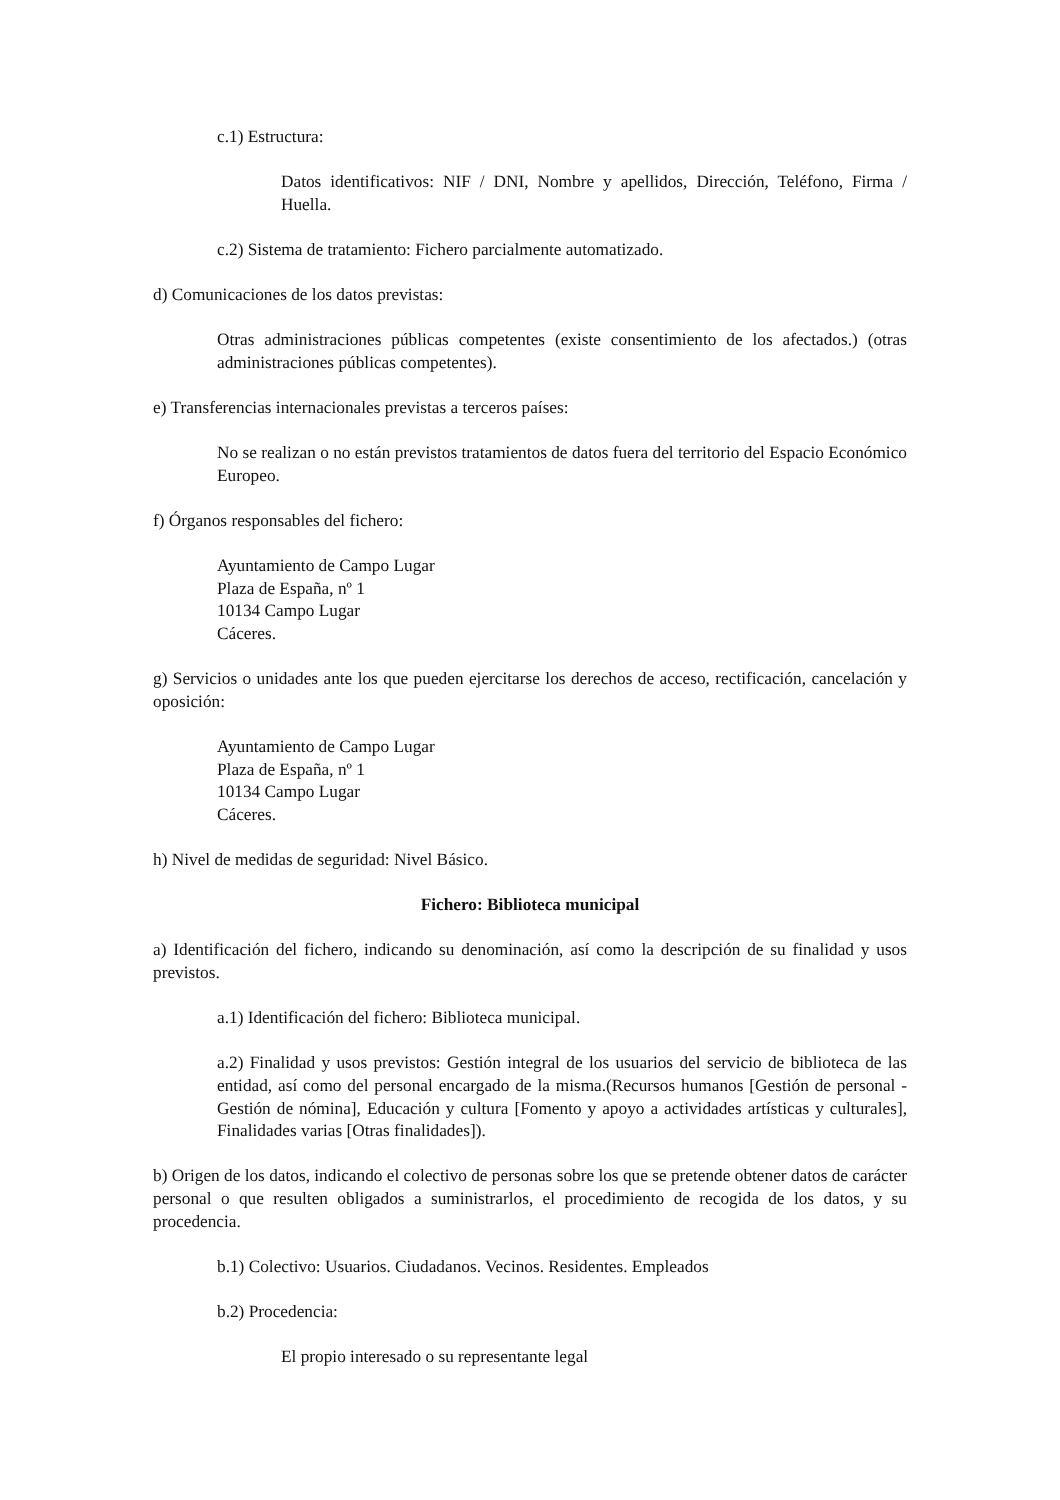c.1) Estructura:
Datos identificativos: NIF / DNI, Nombre y apellidos, Dirección, Teléfono, Firma / Huella.
c.2) Sistema de tratamiento: Fichero parcialmente automatizado.
d) Comunicaciones de los datos previstas:
Otras administraciones públicas competentes (existe consentimiento de los afectados.) (otras administraciones públicas competentes).
e) Transferencias internacionales previstas a terceros países:
No se realizan o no están previstos tratamientos de datos fuera del territorio del Espacio Económico Europeo.
f) Órganos responsables del fichero:
Ayuntamiento de Campo Lugar
Plaza de España, nº 1
10134 Campo Lugar
Cáceres.
g) Servicios o unidades ante los que pueden ejercitarse los derechos de acceso, rectificación, cancelación y oposición:
Ayuntamiento de Campo Lugar
Plaza de España, nº 1
10134 Campo Lugar
Cáceres.
h) Nivel de medidas de seguridad: Nivel Básico.
Fichero: Biblioteca municipal
a) Identificación del fichero, indicando su denominación, así como la descripción de su finalidad y usos previstos.
a.1) Identificación del fichero: Biblioteca municipal.
a.2) Finalidad y usos previstos: Gestión integral de los usuarios del servicio de biblioteca de las entidad, así como del personal encargado de la misma.(Recursos humanos [Gestión de personal - Gestión de nómina], Educación y cultura [Fomento y apoyo a actividades artísticas y culturales], Finalidades varias [Otras finalidades]).
b) Origen de los datos, indicando el colectivo de personas sobre los que se pretende obtener datos de carácter personal o que resulten obligados a suministrarlos, el procedimiento de recogida de los datos, y su procedencia.
b.1) Colectivo: Usuarios. Ciudadanos. Vecinos. Residentes. Empleados
b.2) Procedencia:
El propio interesado o su representante legal